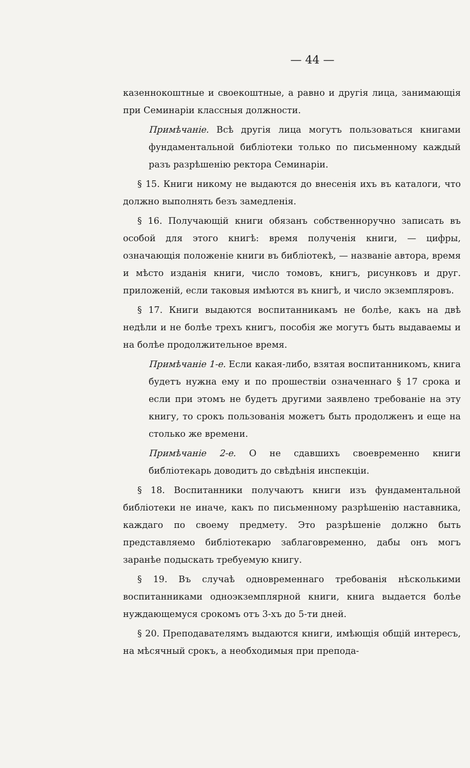— 44 —
казеннокоштные и своекоштные, а равно и другія лица, занимающія при Семинаріи классныя должности.
Примѣчаніе. Всѣ другія лица могутъ пользоваться книгами фундаментальной библіотеки только по письменному каждый разъ разрѣшенію ректора Семинаріи.
§ 15. Книги никому не выдаются до внесенія ихъ въ каталоги, что должно выполнять безъ замедленія.
§ 16. Получающій книги обязанъ собственноручно записать въ особой для этого книгѣ: время полученія книги, — цифры, означающія положеніе книги въ библіотекѣ, — названіе автора, время и мѣсто изданія книги, число томовъ, книгъ, рисунковъ и друг. приложеній, если таковыя имѣются въ книгѣ, и число экземпляровъ.
§ 17. Книги выдаются воспитанникамъ не болѣе, какъ на двѣ недѣли и не болѣе трехъ книгъ, пособія же могутъ быть выдаваемы и на болѣе продолжительное время.
Примѣчаніе 1-е. Если какая-либо, взятая воспитанникомъ, книга будетъ нужна ему и по прошествіи означеннаго § 17 срока и если при этомъ не будетъ другими заявлено требованіе на эту книгу, то срокъ пользованія можетъ быть продолженъ и еще на столько же времени.
Примѣчаніе 2-е. О не сдавшихъ своевременно книги библіотекарь доводитъ до свѣдѣнія инспекціи.
§ 18. Воспитанники получаютъ книги изъ фундаментальной библіотеки не иначе, какъ по письменному разрѣшенію наставника, каждаго по своему предмету. Это разрѣшеніе должно быть представляемо библіотекарю заблаговременно, дабы онъ могъ заранѣе подыскать требуемую книгу.
§ 19. Въ случаѣ одновременнаго требованія нѣсколькими воспитанниками одноэкземплярной книги, книга выдается болѣе нуждающемуся срокомъ отъ 3-хъ до 5-ти дней.
§ 20. Преподавателямъ выдаются книги, имѣющія общій интересъ, на мѣсячный срокъ, а необходимыя при препода-